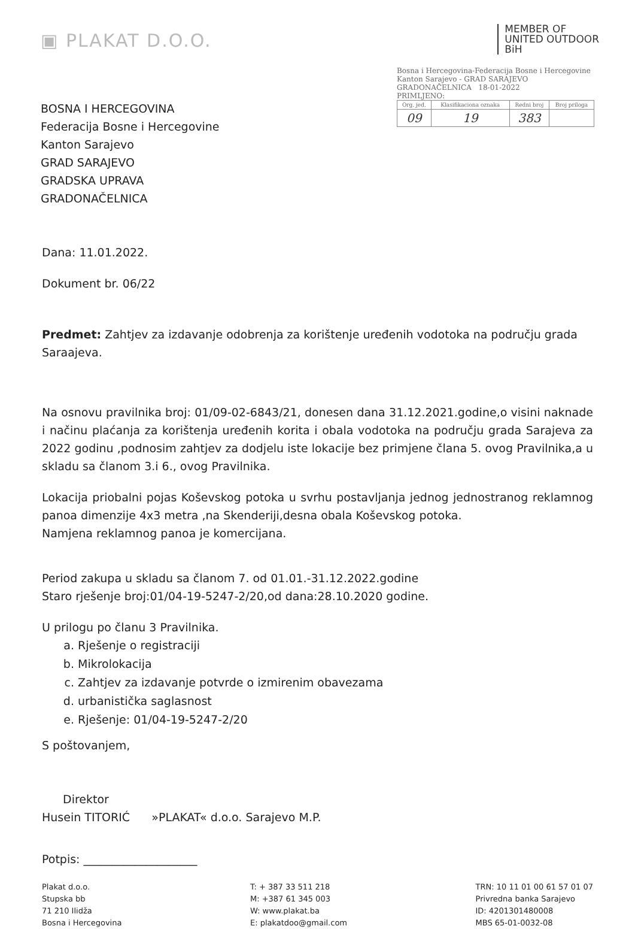▣ PLAKAT D.O.O.
MEMBER OF
UNITED OUTDOOR
BiH
BOSNA I HERCEGOVINA
Federacija Bosne i Hercegovine
Kanton Sarajevo
GRAD SARAJEVO
GRADSKA UPRAVA
GRADONAČELNICA
Bosna i Hercegovina-Federacija Bosne i Hercegovine
Kanton Sarajevo - GRAD SARAJEVO
GRADONAČELNICA 18-01-2022
PRIMLJENO:
| Org. jed. | Klasifikaciona oznaka | Redni broj | Broj priloga |
| 09 | 19 | 383 | |
Dana: 11.01.2022.
Dokument br. 06/22
Predmet: Zahtjev za izdavanje odobrenja za korištenje uređenih vodotoka na području grada Saraajeva.
Na osnovu pravilnika broj: 01/09-02-6843/21, donesen dana 31.12.2021.godine,o visini naknade i načinu plaćanja za korištenja uređenih korita i obala vodotoka na području grada Sarajeva za 2022 godinu ,podnosim zahtjev za dodjelu iste lokacije bez primjene člana 5. ovog Pravilnika,a u skladu sa članom 3.i 6., ovog Pravilnika.
Lokacija priobalni pojas Koševskog potoka u svrhu postavljanja jednog jednostranog reklamnog panoa dimenzije 4x3 metra ,na Skenderiji,desna obala Koševskog potoka.
Namjena reklamnog panoa je komercijana.
Period zakupa u skladu sa članom 7. od 01.01.-31.12.2022.godine
Staro rješenje broj:01/04-19-5247-2/20,od dana:28.10.2020 godine.
U prilogu po članu 3 Pravilnika.
a. Rješenje o registraciji
b. Mikrolokacija
c. Zahtjev za izdavanje potvrde o izmirenim obavezama
d. urbanistička saglasnost
e. Rješenje: 01/04-19-5247-2/20
S poštovanjem,
Direktor
Husein TITORIĆ »PLAKAT« d.o.o. Sarajevo M.P.
Potpis: ____________________
Plakat d.o.o.
Stupska bb
71 210 Ilidža
Bosna i Hercegovina
T: + 387 33 511 218
M: +387 61 345 003
W: www.plakat.ba
E: plakatdoo@gmail.com
TRN: 10 11 01 00 61 57 01 07
Privredna banka Sarajevo
ID: 4201301480008
MBS 65-01-0032-08